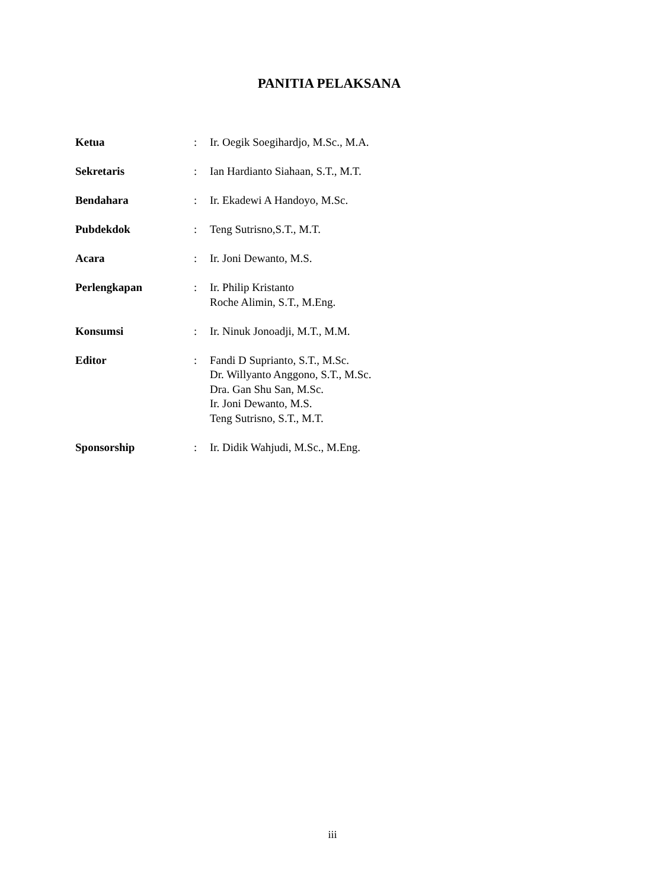PANITIA PELAKSANA
Ketua : Ir. Oegik Soegihardjo, M.Sc., M.A.
Sekretaris : Ian Hardianto Siahaan, S.T., M.T.
Bendahara : Ir. Ekadewi A Handoyo, M.Sc.
Pubdekdok : Teng Sutrisno,S.T., M.T.
Acara : Ir. Joni Dewanto, M.S.
Perlengkapan : Ir. Philip Kristanto
Roche Alimin, S.T., M.Eng.
Konsumsi : Ir. Ninuk Jonoadji, M.T., M.M.
Editor : Fandi D Suprianto, S.T., M.Sc.
Dr. Willyanto Anggono, S.T., M.Sc.
Dra. Gan Shu San, M.Sc.
Ir. Joni Dewanto, M.S.
Teng Sutrisno, S.T., M.T.
Sponsorship : Ir. Didik Wahjudi, M.Sc., M.Eng.
iii